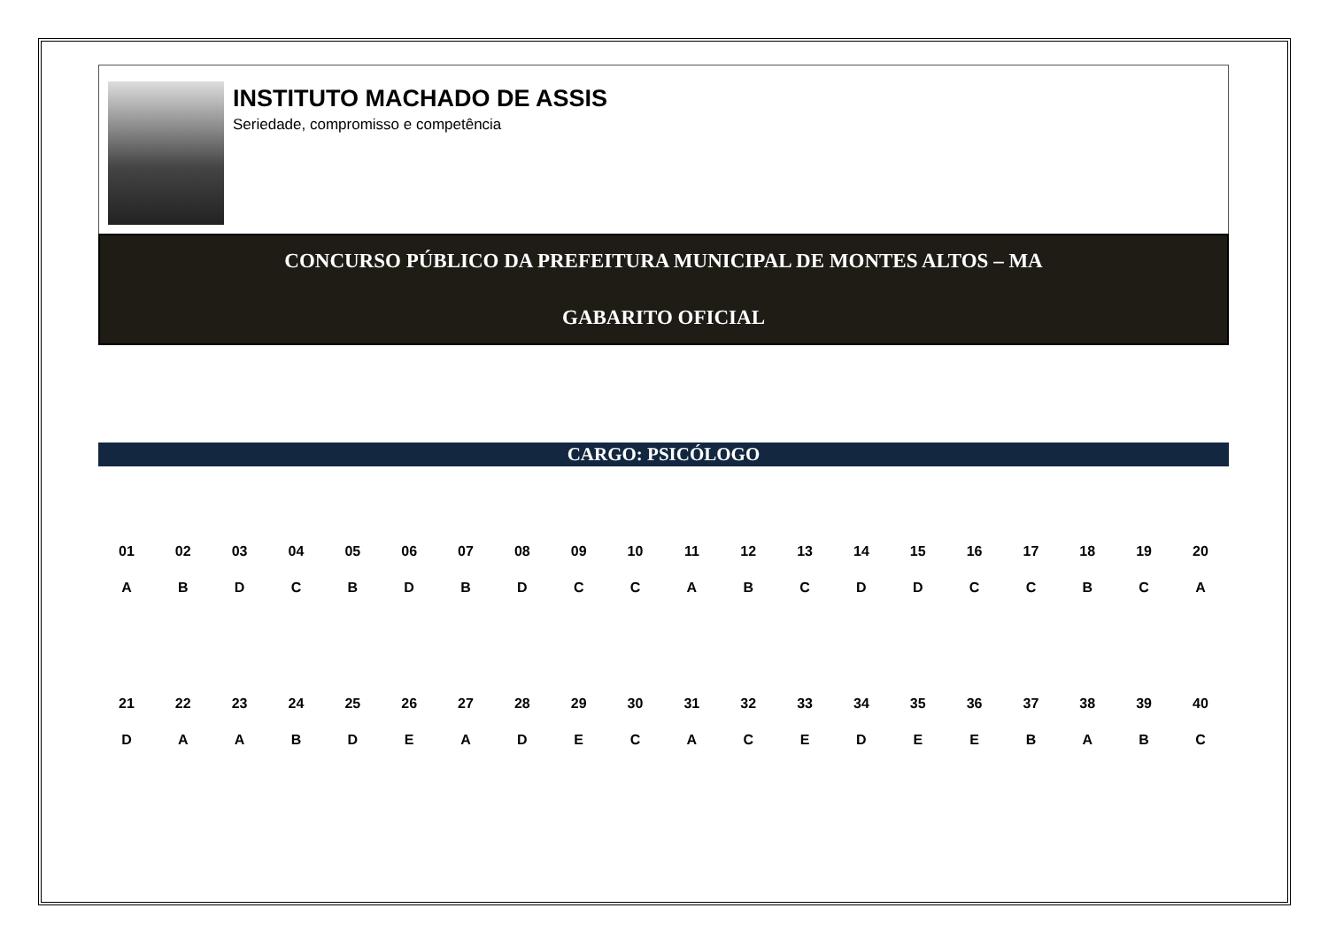INSTITUTO MACHADO DE ASSIS
Seriedade, compromisso e competência
CONCURSO PÚBLICO DA PREFEITURA MUNICIPAL DE MONTES ALTOS – MA
GABARITO OFICIAL
CARGO: PSICÓLOGO
| 01 | 02 | 03 | 04 | 05 | 06 | 07 | 08 | 09 | 10 | 11 | 12 | 13 | 14 | 15 | 16 | 17 | 18 | 19 | 20 |
| --- | --- | --- | --- | --- | --- | --- | --- | --- | --- | --- | --- | --- | --- | --- | --- | --- | --- | --- | --- |
| A | B | D | C | B | D | B | D | C | C | A | B | C | D | D | C | C | B | C | A |
| 21 | 22 | 23 | 24 | 25 | 26 | 27 | 28 | 29 | 30 | 31 | 32 | 33 | 34 | 35 | 36 | 37 | 38 | 39 | 40 |
| D | A | A | B | D | E | A | D | E | C | A | C | E | D | E | E | B | A | B | C |